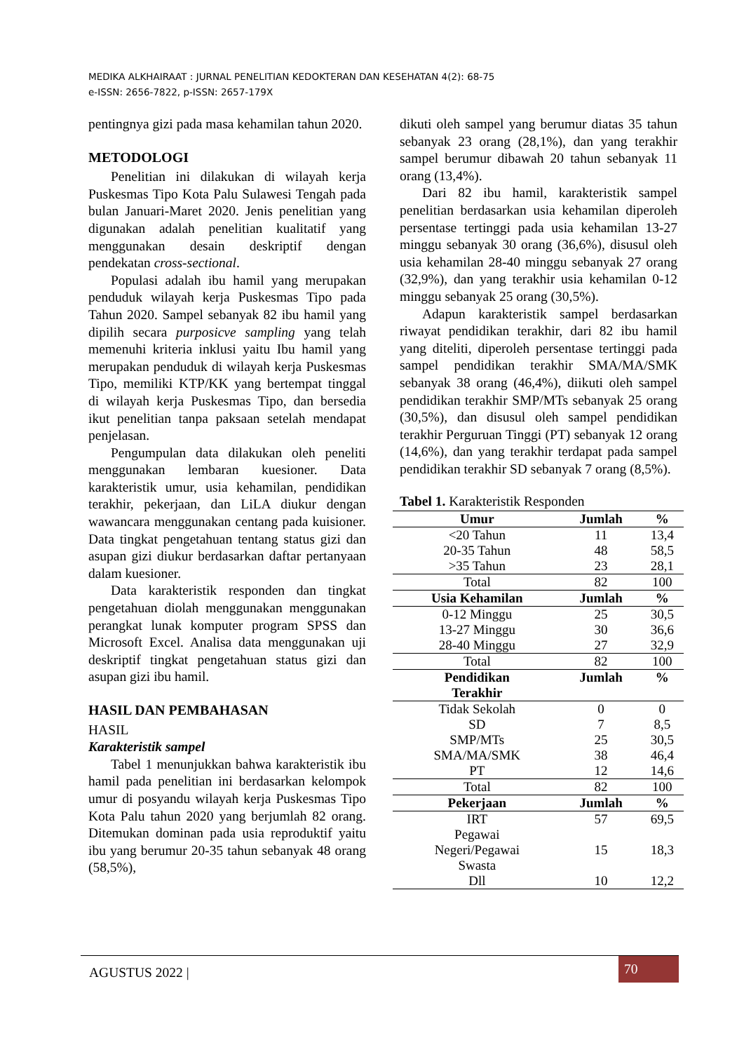MEDIKA ALKHAIRAAT : JURNAL PENELITIAN KEDOKTERAN DAN KESEHATAN 4(2): 68-75
e-ISSN: 2656-7822, p-ISSN: 2657-179X
pentingnya gizi pada masa kehamilan tahun 2020.
METODOLOGI
Penelitian ini dilakukan di wilayah kerja Puskesmas Tipo Kota Palu Sulawesi Tengah pada bulan Januari-Maret 2020. Jenis penelitian yang digunakan adalah penelitian kualitatif yang menggunakan desain deskriptif dengan pendekatan cross-sectional.
Populasi adalah ibu hamil yang merupakan penduduk wilayah kerja Puskesmas Tipo pada Tahun 2020. Sampel sebanyak 82 ibu hamil yang dipilih secara purposicve sampling yang telah memenuhi kriteria inklusi yaitu Ibu hamil yang merupakan penduduk di wilayah kerja Puskesmas Tipo, memiliki KTP/KK yang bertempat tinggal di wilayah kerja Puskesmas Tipo, dan bersedia ikut penelitian tanpa paksaan setelah mendapat penjelasan.
Pengumpulan data dilakukan oleh peneliti menggunakan lembaran kuesioner. Data karakteristik umur, usia kehamilan, pendidikan terakhir, pekerjaan, dan LiLA diukur dengan wawancara menggunakan centang pada kuisioner. Data tingkat pengetahuan tentang status gizi dan asupan gizi diukur berdasarkan daftar pertanyaan dalam kuesioner.
Data karakteristik responden dan tingkat pengetahuan diolah menggunakan menggunakan perangkat lunak komputer program SPSS dan Microsoft Excel. Analisa data menggunakan uji deskriptif tingkat pengetahuan status gizi dan asupan gizi ibu hamil.
HASIL DAN PEMBAHASAN
HASIL
Karakteristik sampel
Tabel 1 menunjukkan bahwa karakteristik ibu hamil pada penelitian ini berdasarkan kelompok umur di posyandu wilayah kerja Puskesmas Tipo Kota Palu tahun 2020 yang berjumlah 82 orang. Ditemukan dominan pada usia reproduktif yaitu ibu yang berumur 20-35 tahun sebanyak 48 orang (58,5%),
dikuti oleh sampel yang berumur diatas 35 tahun sebanyak 23 orang (28,1%), dan yang terakhir sampel berumur dibawah 20 tahun sebanyak 11 orang (13,4%).
Dari 82 ibu hamil, karakteristik sampel penelitian berdasarkan usia kehamilan diperoleh persentase tertinggi pada usia kehamilan 13-27 minggu sebanyak 30 orang (36,6%), disusul oleh usia kehamilan 28-40 minggu sebanyak 27 orang (32,9%), dan yang terakhir usia kehamilan 0-12 minggu sebanyak 25 orang (30,5%).
Adapun karakteristik sampel berdasarkan riwayat pendidikan terakhir, dari 82 ibu hamil yang diteliti, diperoleh persentase tertinggi pada sampel pendidikan terakhir SMA/MA/SMK sebanyak 38 orang (46,4%), diikuti oleh sampel pendidikan terakhir SMP/MTs sebanyak 25 orang (30,5%), dan disusul oleh sampel pendidikan terakhir Perguruan Tinggi (PT) sebanyak 12 orang (14,6%), dan yang terakhir terdapat pada sampel pendidikan terakhir SD sebanyak 7 orang (8,5%).
Tabel 1. Karakteristik Responden
| Umur | Jumlah | % |
| --- | --- | --- |
| <20 Tahun | 11 | 13,4 |
| 20-35 Tahun | 48 | 58,5 |
| >35 Tahun | 23 | 28,1 |
| Total | 82 | 100 |
| Usia Kehamilan | Jumlah | % |
| 0-12 Minggu | 25 | 30,5 |
| 13-27 Minggu | 30 | 36,6 |
| 28-40 Minggu | 27 | 32,9 |
| Total | 82 | 100 |
| Pendidikan Terakhir | Jumlah | % |
| Tidak Sekolah | 0 | 0 |
| SD | 7 | 8,5 |
| SMP/MTs | 25 | 30,5 |
| SMA/MA/SMK | 38 | 46,4 |
| PT | 12 | 14,6 |
| Total | 82 | 100 |
| Pekerjaan | Jumlah | % |
| IRT | 57 | 69,5 |
| Pegawai Negeri/Pegawai Swasta | 15 | 18,3 |
| Dll | 10 | 12,2 |
AGUSTUS 2022 |
70